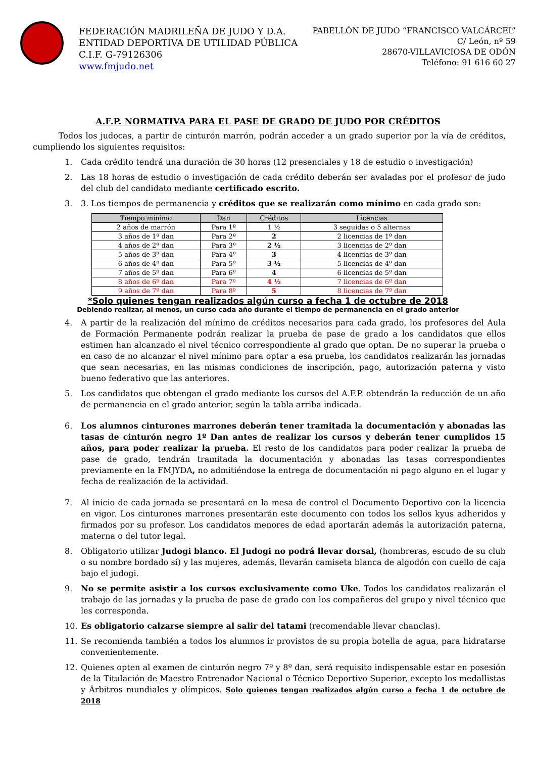FEDERACIÓN MADRILEÑA DE JUDO Y D.A.
ENTIDAD DEPORTIVA DE UTILIDAD PÚBLICA
C.I.F. G-79126306
www.fmjudo.net
PABELLÓN DE JUDO “FRANCISCO VALCÁRCEL”
C/ León, nº 59
28670-VILLAVICIOSA DE ODÓN
Teléfono: 91 616 60 27
A.F.P. NORMATIVA PARA EL PASE DE GRADO DE JUDO POR CRÉDITOS
Todos los judocas, a partir de cinturón marrón, podrán acceder a un grado superior por la vía de créditos, cumpliendo los siguientes requisitos:
1. Cada crédito tendrá una duración de 30 horas (12 presenciales y 18 de estudio o investigación)
2. Las 18 horas de estudio o investigación de cada crédito deberán ser avaladas por el profesor de judo del club del candidato mediante certificado escrito.
3. 3. Los tiempos de permanencia y créditos que se realizarán como mínimo en cada grado son:
| Tiempo mínimo | Dan | Créditos | Licencias |
| --- | --- | --- | --- |
| 2 años de marrón | Para 1º | 1 ½ | 3 seguidas o 5 alternas |
| 3 años de 1º dan | Para 2º | 2 | 2 licencias de 1º dan |
| 4 años de 2º dan | Para 3º | 2 ½ | 3 licencias de 2º dan |
| 5 años de 3º dan | Para 4º | 3 | 4 licencias de 3º dan |
| 6 años de 4º dan | Para 5º | 3 ½ | 5 licencias de 4º dan |
| 7 años de 5º dan | Para 6º | 4 | 6 licencias de 5º dan |
| 8 años de 6º dan | Para 7º | 4 ½ | 7 licencias de 6º dan |
| 9 años de 7º dan | Para 8º | 5 | 8 licencias de 7º dan |
*Solo quienes tengan realizados algún curso a fecha 1 de octubre de 2018
Debiendo realizar, al menos, un curso cada año durante el tiempo de permanencia en el grado anterior
4. A partir de la realización del mínimo de créditos necesarios para cada grado, los profesores del Aula de Formación Permanente podrán realizar la prueba de pase de grado a los candidatos que ellos estimen han alcanzado el nivel técnico correspondiente al grado que optan. De no superar la prueba o en caso de no alcanzar el nivel mínimo para optar a esa prueba, los candidatos realizarán las jornadas que sean necesarias, en las mismas condiciones de inscripción, pago, autorización paterna y visto bueno federativo que las anteriores.
5. Los candidatos que obtengan el grado mediante los cursos del A.F.P. obtendrán la reducción de un año de permanencia en el grado anterior, según la tabla arriba indicada.
6. Los alumnos cinturones marrones deberán tener tramitada la documentación y abonadas las tasas de cinturón negro 1º Dan antes de realizar los cursos y deberán tener cumplidos 15 años, para poder realizar la prueba. El resto de los candidatos para poder realizar la prueba de pase de grado, tendrán tramitada la documentación y abonadas las tasas correspondientes previamente en la FMJYDA, no admitiéndose la entrega de documentación ni pago alguno en el lugar y fecha de realización de la actividad.
7. Al inicio de cada jornada se presentará en la mesa de control el Documento Deportivo con la licencia en vigor. Los cinturones marrones presentarán este documento con todos los sellos kyus adheridos y firmados por su profesor. Los candidatos menores de edad aportarán además la autorización paterna, materna o del tutor legal.
8. Obligatorio utilizar Judogi blanco. El Judogi no podrá llevar dorsal, (hombreras, escudo de su club o su nombre bordado sí) y las mujeres, además, llevarán camiseta blanca de algodón con cuello de caja bajo el judogi.
9. No se permite asistir a los cursos exclusivamente como Uke. Todos los candidatos realizarán el trabajo de las jornadas y la prueba de pase de grado con los compañeros del grupo y nivel técnico que les corresponda.
10. Es obligatorio calzarse siempre al salir del tatami (recomendable llevar chanclas).
11. Se recomienda también a todos los alumnos ir provistos de su propia botella de agua, para hidratarse convenientemente.
12. Quienes opten al examen de cinturón negro 7º y 8º dan, será requisito indispensable estar en posesión de la Titulación de Maestro Entrenador Nacional o Técnico Deportivo Superior, excepto los medallistas y Árbitros mundiales y olímpicos. Solo quienes tengan realizados algún curso a fecha 1 de octubre de 2018